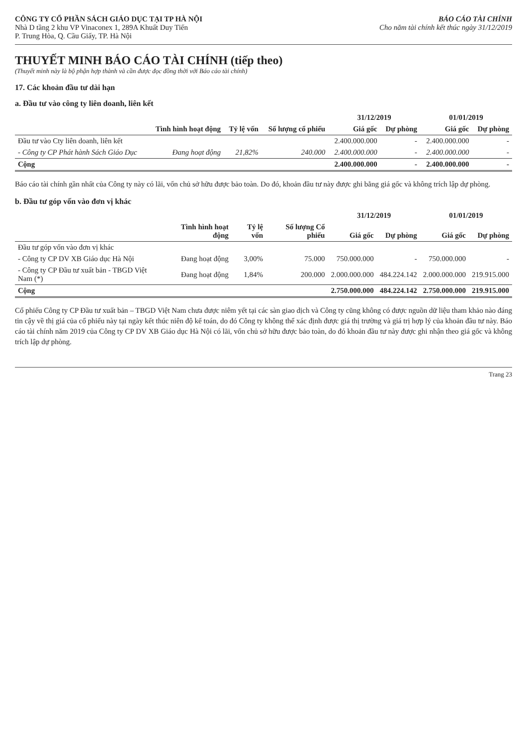CÔNG TY CỔ PHẦN SÁCH GIÁO DỤC TẠI TP HÀ NỘI
Nhà D tầng 2 khu VP Vinaconex 1, 289A Khuất Duy Tiến
P. Trung Hòa, Q. Cầu Giấy, TP. Hà Nội
BÁO CÁO TÀI CHÍNH
Cho năm tài chính kết thúc ngày 31/12/2019
THUYẾT MINH BÁO CÁO TÀI CHÍNH (tiếp theo)
(Thuyết minh này là bộ phận hợp thành và cần được đọc đồng thời với Báo cáo tài chính)
17. Các khoản đầu tư dài hạn
a. Đầu tư vào công ty liên doanh, liên kết
| | | | | 31/12/2019 | | 01/01/2019 | |
| --- | --- | --- | --- | --- | --- | --- | --- |
| | Tình hình hoạt động | Tỷ lệ vốn | Số lượng cổ phiếu | Giá gốc | Dự phòng | Giá gốc | Dự phòng |
| Đầu tư vào Cty liên doanh, liên kết | | | | 2.400.000.000 | - | 2.400.000.000 | - |
| - Công ty CP Phát hành Sách Giáo Dục | Đang hoạt động | 21,82% | 240.000 | 2.400.000.000 | - | 2.400.000.000 | - |
| Cộng | | | | 2.400.000.000 | - | 2.400.000.000 | - |
Báo cáo tài chính gần nhất của Công ty này có lãi, vốn chủ sở hữu được bảo toàn. Do đó, khoản đầu tư này được ghi bằng giá gốc và không trích lập dự phòng.
b. Đầu tư góp vốn vào đơn vị khác
| | | | | 31/12/2019 | | 01/01/2019 | |
| --- | --- | --- | --- | --- | --- | --- | --- |
| | Tình hình hoạt động | Tỷ lệ vốn | Số lượng Cổ phiếu | Giá gốc | Dự phòng | Giá gốc | Dự phòng |
| Đầu tư góp vốn vào đơn vị khác | | | | | | | |
| - Công ty CP DV XB Giáo dục Hà Nội | Đang hoạt động | 3,00% | 75.000 | 750.000.000 | - | 750.000.000 | - |
| - Công ty CP Đầu tư xuất bản - TBGD Việt Nam (*) | Đang hoạt động | 1,84% | 200.000 | 2.000.000.000 | 484.224.142 | 2.000.000.000 | 219.915.000 |
| Cộng | | | | 2.750.000.000 | 484.224.142 | 2.750.000.000 | 219.915.000 |
Cổ phiếu Công ty CP Đầu tư xuất bản – TBGD Việt Nam chưa được niêm yết tại các sàn giao dịch và Công ty cũng không có được nguồn dữ liệu tham khảo nào đáng tin cậy về thị giá của cổ phiếu này tại ngày kết thúc niên độ kế toán, do đó Công ty không thể xác định được giá thị trường và giá trị hợp lý của khoản đầu tư này. Báo cáo tài chính năm 2019 của Công ty CP DV XB Giáo dục Hà Nội có lãi, vốn chủ sở hữu được bảo toàn, do đó khoản đầu tư này được ghi nhận theo giá gốc và không trích lập dự phòng.
Trang 23